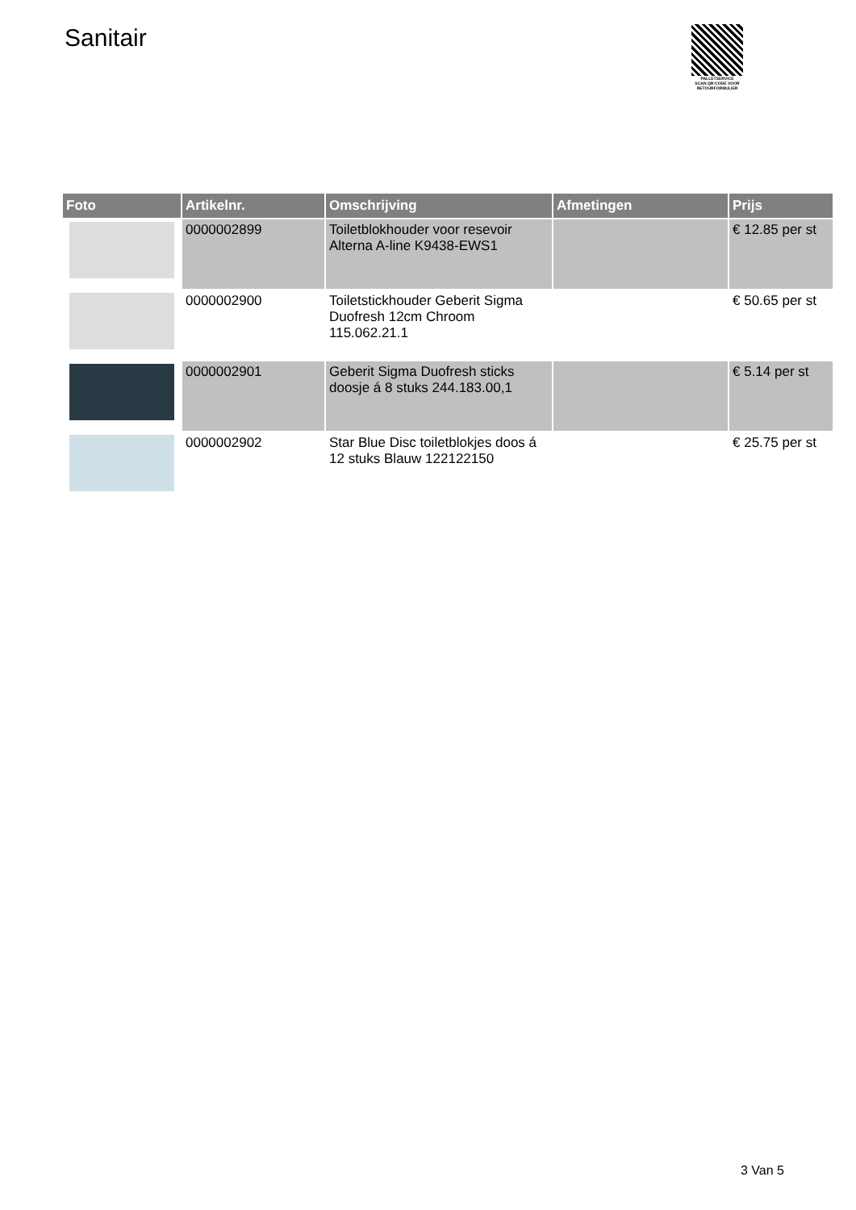Sanitair
PALLETSERVICE
SCAN QR-CODE VOOR RETOURFORMULIER
| Foto | Artikelnr. | Omschrijving | Afmetingen | Prijs |
| --- | --- | --- | --- | --- |
| | 0000002899 | Toiletblokhouder voor resevoir Alterna A-line K9438-EWS1 | | € 12.85 per st |
| | 0000002900 | Toiletstickhouder Geberit Sigma Duofresh 12cm Chroom 115.062.21.1 | | € 50.65 per st |
| | 0000002901 | Geberit Sigma Duofresh sticks doosje á 8 stuks 244.183.00,1 | | € 5.14 per st |
| | 0000002902 | Star Blue Disc toiletblokjes doos á 12 stuks Blauw 122122150 | | € 25.75 per st |
3 Van 5